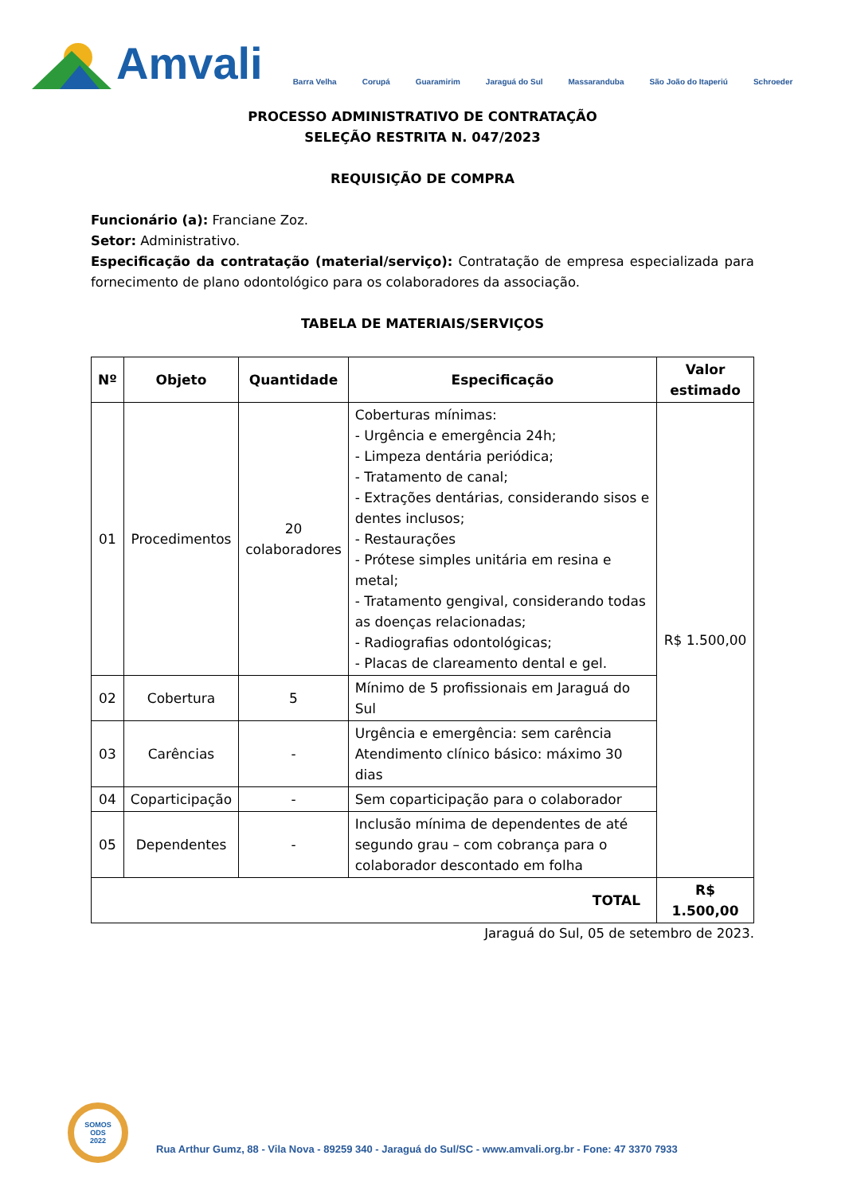Amvali
Barra Velha Corupá Guaramirim Jaraguá do Sul Massaranduba São João do Itaperiú Schroeder
PROCESSO ADMINISTRATIVO DE CONTRATAÇÃO
SELEÇÃO RESTRITA N. 047/2023
REQUISIÇÃO DE COMPRA
Funcionário (a): Franciane Zoz.
Setor: Administrativo.
Especificação da contratação (material/serviço): Contratação de empresa especializada para fornecimento de plano odontológico para os colaboradores da associação.
TABELA DE MATERIAIS/SERVIÇOS
| Nº | Objeto | Quantidade | Especificação | Valor estimado |
| --- | --- | --- | --- | --- |
| 01 | Procedimentos | 20 colaboradores | Coberturas mínimas: - Urgência e emergência 24h; - Limpeza dentária periódica; - Tratamento de canal; - Extrações dentárias, considerando sisos e dentes inclusos; - Restaurações - Prótese simples unitária em resina e metal; - Tratamento gengival, considerando todas as doenças relacionadas; - Radiografias odontológicas; - Placas de clareamento dental e gel. | R$ 1.500,00 |
| 02 | Cobertura | 5 | Mínimo de 5 profissionais em Jaraguá do Sul | |
| 03 | Carências | - | Urgência e emergência: sem carência Atendimento clínico básico: máximo 30 dias | |
| 04 | Coparticipação | - | Sem coparticipação para o colaborador | |
| 05 | Dependentes | - | Inclusão mínima de dependentes de até segundo grau – com cobrança para o colaborador descontado em folha | |
| TOTAL | | | | R$ 1.500,00 |
Jaraguá do Sul, 05 de setembro de 2023.
SOMOS
ODS
2022
Rua Arthur Gumz, 88 - Vila Nova - 89259 340 - Jaraguá do Sul/SC - www.amvali.org.br - Fone: 47 3370 7933